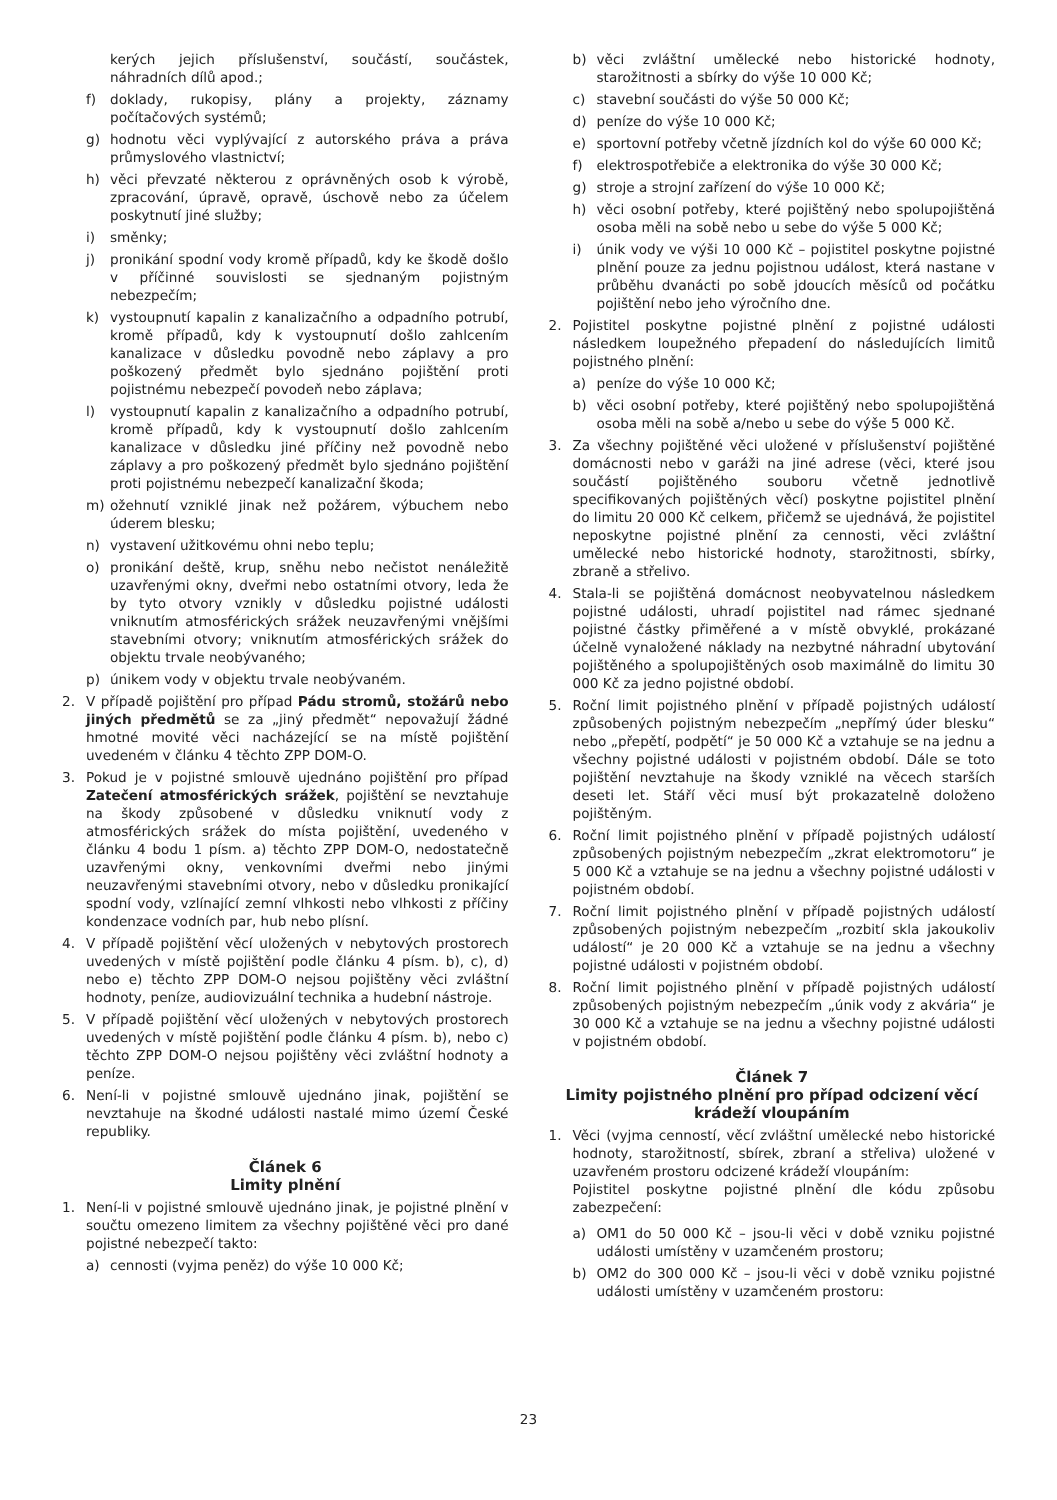kerých jejich příslušenství, součástí, součástek, náhradních dílů apod.;
f) doklady, rukopisy, plány a projekty, záznamy počítačových systémů;
g) hodnotu věci vyplývající z autorského práva a práva průmyslového vlastnictví;
h) věci převzaté některou z oprávněných osob k výrobě, zpracování, úpravě, opravě, úschově nebo za účelem poskytnutí jiné služby;
i) směnky;
j) pronikání spodní vody kromě případů, kdy ke škodě došlo v příčinné souvislosti se sjednaným pojistným nebezpečím;
k) vystoupnutí kapalin z kanalizačního a odpadního potrubí, kromě případů, kdy k vystoupnutí došlo zahlcením kanalizace v důsledku povodně nebo záplavy a pro poškozený předmět bylo sjednáno pojištění proti pojistnému nebezpečí povodeň nebo záplava;
l) vystoupnutí kapalin z kanalizačního a odpadního potrubí, kromě případů, kdy k vystoupnutí došlo zahlcením kanalizace v důsledku jiné příčiny než povodně nebo záplavy a pro poškozený předmět bylo sjednáno pojištění proti pojistnému nebezpečí kanalizační škoda;
m) ožehnutí vzniklé jinak než požárem, výbuchem nebo úderem blesku;
n) vystavení užitkovému ohni nebo teplu;
o) pronikání deště, krup, sněhu nebo nečistot nenáležitě uzavřenými okny, dveřmi nebo ostatními otvory, leda že by tyto otvory vznikly v důsledku pojistné události vniknutím atmosférických srážek neuzavřenými vnějšími stavebními otvory; vniknutím atmosférických srážek do objektu trvale neobývaného;
p) únikem vody v objektu trvale neobývaném.
2. V případě pojištění pro případ Pádu stromů, stožárů nebo jiných předmětů se za „jiný předmět“ nepovažují žádné hmotné movité věci nacházející se na místě pojištění uvedeném v článku 4 těchto ZPP DOM-O.
3. Pokud je v pojistné smlouvě ujednáno pojištění pro případ Zatečení atmosférických srážek, pojištění se nevztahuje na škody způsobené v důsledku vniknutí vody z atmosférických srážek do místa pojištění, uvedeného v článku 4 bodu 1 písm. a) těchto ZPP DOM-O, nedostatečně uzavřenými okny, venkovními dveřmi nebo jinými neuzavřenými stavebními otvory, nebo v důsledku pronikající spodní vody, vzlínající zemní vlhkosti nebo vlhkosti z příčiny kondenzace vodních par, hub nebo plísní.
4. V případě pojištění věcí uložených v nebytových prostorech uvedených v místě pojištění podle článku 4 písm. b), c), d) nebo e) těchto ZPP DOM-O nejsou pojištěny věci zvláštní hodnoty, peníze, audiovizuální technika a hudební nástroje.
5. V případě pojištění věcí uložených v nebytových prostorech uvedených v místě pojištění podle článku 4 písm. b), nebo c) těchto ZPP DOM-O nejsou pojištěny věci zvláštní hodnoty a peníze.
6. Není-li v pojistné smlouvě ujednáno jinak, pojištění se nevztahuje na škodné události nastalé mimo území České republiky.
Článek 6
Limity plnění
1. Není-li v pojistné smlouvě ujednáno jinak, je pojistné plnění v součtu omezeno limitem za všechny pojištěné věci pro dané pojistné nebezpečí takto:
a) cennosti (vyjma peněz) do výše 10 000 Kč;
b) věci zvláštní umělecké nebo historické hodnoty, starožitnosti a sbírky do výše 10 000 Kč;
c) stavební součásti do výše 50 000 Kč;
d) peníze do výše 10 000 Kč;
e) sportovní potřeby včetně jízdních kol do výše 60 000 Kč;
f) elektrospotřebiče a elektronika do výše 30 000 Kč;
g) stroje a strojní zařízení do výše 10 000 Kč;
h) věci osobní potřeby, které pojištěný nebo spolupojištěná osoba měli na sobě nebo u sebe do výše 5 000 Kč;
i) únik vody ve výši 10 000 Kč – pojistitel poskytne pojistné plnění pouze za jednu pojistnou událost, která nastane v průběhu dvanácti po sobě jdoucích měsíců od počátku pojištění nebo jeho výročního dne.
2. Pojistitel poskytne pojistné plnění z pojistné události následkem loupežného přepadení do následujících limitů pojistného plnění:
a) peníze do výše 10 000 Kč;
b) věci osobní potřeby, které pojištěný nebo spolupojištěná osoba měli na sobě a/nebo u sebe do výše 5 000 Kč.
3. Za všechny pojištěné věci uložené v příslušenství pojištěné domácnosti nebo v garáži na jiné adrese (věci, které jsou součástí pojištěného souboru včetně jednotlivě specifikovaných pojištěných věcí) poskytne pojistitel plnění do limitu 20 000 Kč celkem, přičemž se ujednává, že pojistitel neposkytne pojistné plnění za cennosti, věci zvláštní umělecké nebo historické hodnoty, starožitnosti, sbírky, zbraně a střelivo.
4. Stala-li se pojištěná domácnost neobyvatelnou následkem pojistné události, uhradí pojistitel nad rámec sjednané pojistné částky přiměřené a v místě obvyklé, prokázané účelně vynaložené náklady na nezbytné náhradní ubytování pojištěného a spolupojištěných osob maximálně do limitu 30 000 Kč za jedno pojistné období.
5. Roční limit pojistného plnění v případě pojistných událostí způsobených pojistným nebezpečím „nepřímý úder blesku“ nebo „přepětí, podpětí“ je 50 000 Kč a vztahuje se na jednu a všechny pojistné události v pojistném období. Dále se toto pojištění nevztahuje na škody vzniklé na věcech starších deseti let. Stáří věci musí být prokazatelně doloženo pojištěným.
6. Roční limit pojistného plnění v případě pojistných událostí způsobených pojistným nebezpečím „zkrat elektromotoru“ je 5 000 Kč a vztahuje se na jednu a všechny pojistné události v pojistném období.
7. Roční limit pojistného plnění v případě pojistných událostí způsobených pojistným nebezpečím „rozbití skla jakoukoliv událostí“ je 20 000 Kč a vztahuje se na jednu a všechny pojistné události v pojistném období.
8. Roční limit pojistného plnění v případě pojistných událostí způsobených pojistným nebezpečím „únik vody z akvária“ je 30 000 Kč a vztahuje se na jednu a všechny pojistné události v pojistném období.
Článek 7
Limity pojistného plnění pro případ odcizení věcí krádeží vloupáním
1. Věci (vyjma cenností, věcí zvláštní umělecké nebo historické hodnoty, starožitností, sbírek, zbraní a střeliva) uložené v uzavřeném prostoru odcizené krádeží vloupáním:
Pojistitel poskytne pojistné plnění dle kódu způsobu zabezpečení:
a) OM1 do 50 000 Kč – jsou-li věci v době vzniku pojistné události umístěny v uzamčeném prostoru;
b) OM2 do 300 000 Kč – jsou-li věci v době vzniku pojistné události umístěny v uzamčeném prostoru:
23